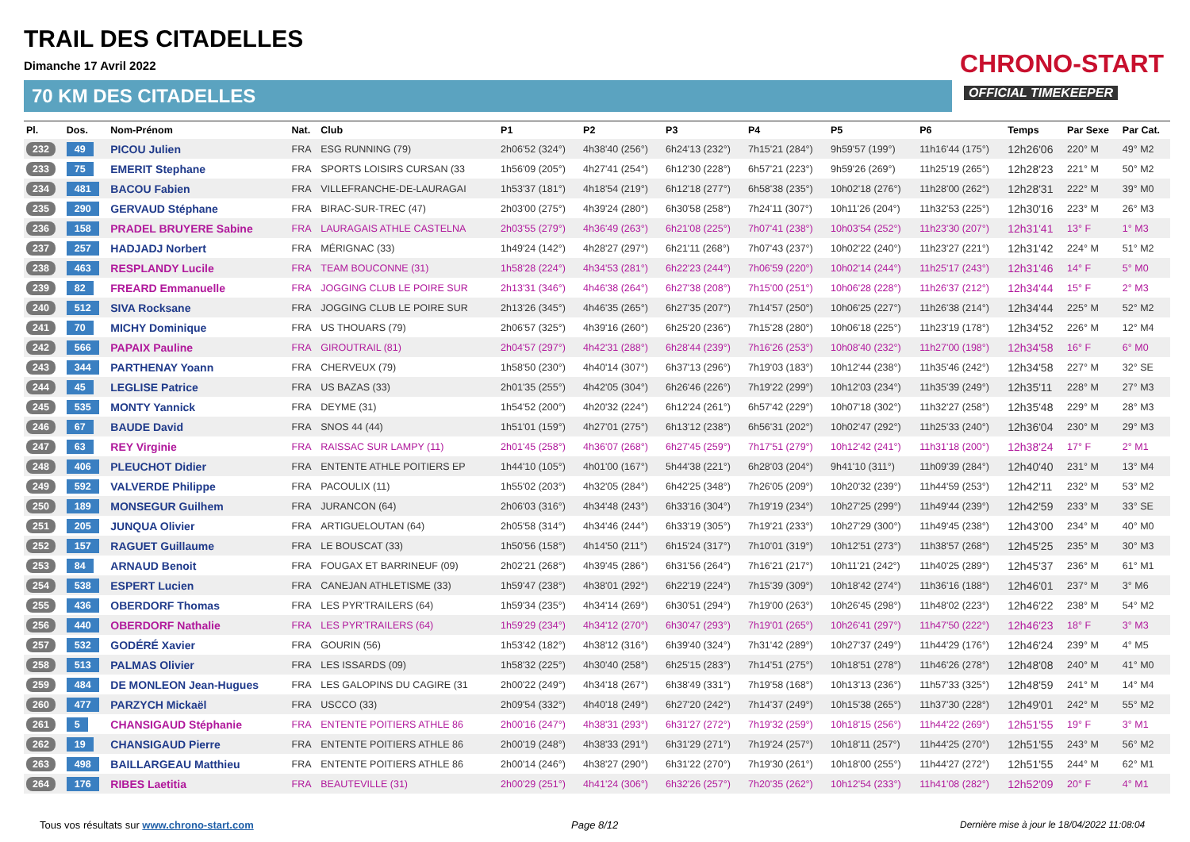TRAIL DES CITADELLES
Dimanche 17 Avril 2022
70 KM DES CITADELLES
CHRONO-START
OFFICIAL TIMEKEEPER
| Pl. | Dos. | Nom-Prénom | Nat. | Club | P1 | P2 | P3 | P4 | P5 | P6 | Temps | Par Sexe | Par Cat. |
| --- | --- | --- | --- | --- | --- | --- | --- | --- | --- | --- | --- | --- | --- |
| 232 | 49 | PICOU Julien | FRA | ESG RUNNING (79) | 2h06'52 (324°) | 4h38'40 (256°) | 6h24'13 (232°) | 7h15'21 (284°) | 9h59'57 (199°) | 11h16'44 (175°) | 12h26'06 | 220° M | 49° M2 |
| 233 | 75 | EMERIT Stephane | FRA | SPORTS LOISIRS CURSAN (33 | 1h56'09 (205°) | 4h27'41 (254°) | 6h12'30 (228°) | 6h57'21 (223°) | 9h59'26 (269°) | 11h25'19 (265°) | 12h28'23 | 221° M | 50° M2 |
| 234 | 481 | BACOU Fabien | FRA | VILLEFRANCHE-DE-LAURAGAI | 1h53'37 (181°) | 4h18'54 (219°) | 6h12'18 (277°) | 6h58'38 (235°) | 10h02'18 (276°) | 11h28'00 (262°) | 12h28'31 | 222° M | 39° M0 |
| 235 | 290 | GERVAUD Stéphane | FRA | BIRAC-SUR-TREC (47) | 2h03'00 (275°) | 4h39'24 (280°) | 6h30'58 (258°) | 7h24'11 (307°) | 10h11'26 (204°) | 11h32'53 (225°) | 12h30'16 | 223° M | 26° M3 |
| 236 | 158 | PRADEL BRUYERE Sabine | FRA | LAURAGAIS ATHLE CASTELNA | 2h03'55 (279°) | 4h36'49 (263°) | 6h21'08 (225°) | 7h07'41 (238°) | 10h03'54 (252°) | 11h23'30 (207°) | 12h31'41 | 13° F | 1° M3 |
| 237 | 257 | HADJADJ Norbert | FRA | MÉRIGNAC (33) | 1h49'24 (142°) | 4h28'27 (297°) | 6h21'11 (268°) | 7h07'43 (237°) | 10h02'22 (240°) | 11h23'27 (221°) | 12h31'42 | 224° M | 51° M2 |
| 238 | 463 | RESPLANDY Lucile | FRA | TEAM BOUCONNE (31) | 1h58'28 (224°) | 4h34'53 (281°) | 6h22'23 (244°) | 7h06'59 (220°) | 10h02'14 (244°) | 11h25'17 (243°) | 12h31'46 | 14° F | 5° M0 |
| 239 | 82 | FREARD Emmanuelle | FRA | JOGGING CLUB LE POIRE SUR | 2h13'31 (346°) | 4h46'38 (264°) | 6h27'38 (208°) | 7h15'00 (251°) | 10h06'28 (228°) | 11h26'37 (212°) | 12h34'44 | 15° F | 2° M3 |
| 240 | 512 | SIVA Rocksane | FRA | JOGGING CLUB LE POIRE SUR | 2h13'26 (345°) | 4h46'35 (265°) | 6h27'35 (207°) | 7h14'57 (250°) | 10h06'25 (227°) | 11h26'38 (214°) | 12h34'44 | 225° M | 52° M2 |
| 241 | 70 | MICHY Dominique | FRA | US THOUARS (79) | 2h06'57 (325°) | 4h39'16 (260°) | 6h25'20 (236°) | 7h15'28 (280°) | 10h06'18 (225°) | 11h23'19 (178°) | 12h34'52 | 226° M | 12° M4 |
| 242 | 566 | PAPAIX Pauline | FRA | GIROUTRAIL (81) | 2h04'57 (297°) | 4h42'31 (288°) | 6h28'44 (239°) | 7h16'26 (253°) | 10h08'40 (232°) | 11h27'00 (198°) | 12h34'58 | 16° F | 6° M0 |
| 243 | 344 | PARTHENAY Yoann | FRA | CHERVEUX (79) | 1h58'50 (230°) | 4h40'14 (307°) | 6h37'13 (296°) | 7h19'03 (183°) | 10h12'44 (238°) | 11h35'46 (242°) | 12h34'58 | 227° M | 32° SE |
| 244 | 45 | LEGLISE Patrice | FRA | US BAZAS (33) | 2h01'35 (255°) | 4h42'05 (304°) | 6h26'46 (226°) | 7h19'22 (299°) | 10h12'03 (234°) | 11h35'39 (249°) | 12h35'11 | 228° M | 27° M3 |
| 245 | 535 | MONTY Yannick | FRA | DEYME (31) | 1h54'52 (200°) | 4h20'32 (224°) | 6h12'24 (261°) | 6h57'42 (229°) | 10h07'18 (302°) | 11h32'27 (258°) | 12h35'48 | 229° M | 28° M3 |
| 246 | 67 | BAUDE David | FRA | SNOS 44 (44) | 1h51'01 (159°) | 4h27'01 (275°) | 6h13'12 (238°) | 6h56'31 (202°) | 10h02'47 (292°) | 11h25'33 (240°) | 12h36'04 | 230° M | 29° M3 |
| 247 | 63 | REY Virginie | FRA | RAISSAC SUR LAMPY (11) | 2h01'45 (258°) | 4h36'07 (268°) | 6h27'45 (259°) | 7h17'51 (279°) | 10h12'42 (241°) | 11h31'18 (200°) | 12h38'24 | 17° F | 2° M1 |
| 248 | 406 | PLEUCHOT Didier | FRA | ENTENTE ATHLE POITIERS EP | 1h44'10 (105°) | 4h01'00 (167°) | 5h44'38 (221°) | 6h28'03 (204°) | 9h41'10 (311°) | 11h09'39 (284°) | 12h40'40 | 231° M | 13° M4 |
| 249 | 592 | VALVERDE Philippe | FRA | PACOULIX (11) | 1h55'02 (203°) | 4h32'05 (284°) | 6h42'25 (348°) | 7h26'05 (209°) | 10h20'32 (239°) | 11h44'59 (253°) | 12h42'11 | 232° M | 53° M2 |
| 250 | 189 | MONSEGUR Guilhem | FRA | JURANCON (64) | 2h06'03 (316°) | 4h34'48 (243°) | 6h33'16 (304°) | 7h19'19 (234°) | 10h27'25 (299°) | 11h49'44 (239°) | 12h42'59 | 233° M | 33° SE |
| 251 | 205 | JUNQUA Olivier | FRA | ARTIGUELOUTAN (64) | 2h05'58 (314°) | 4h34'46 (244°) | 6h33'19 (305°) | 7h19'21 (233°) | 10h27'29 (300°) | 11h49'45 (238°) | 12h43'00 | 234° M | 40° M0 |
| 252 | 157 | RAGUET Guillaume | FRA | LE BOUSCAT (33) | 1h50'56 (158°) | 4h14'50 (211°) | 6h15'24 (317°) | 7h10'01 (319°) | 10h12'51 (273°) | 11h38'57 (268°) | 12h45'25 | 235° M | 30° M3 |
| 253 | 84 | ARNAUD Benoit | FRA | FOUGAX ET BARRINEUF (09) | 2h02'21 (268°) | 4h39'45 (286°) | 6h31'56 (264°) | 7h16'21 (217°) | 10h11'21 (242°) | 11h40'25 (289°) | 12h45'37 | 236° M | 61° M1 |
| 254 | 538 | ESPERT Lucien | FRA | CANEJAN ATHLETISME (33) | 1h59'47 (238°) | 4h38'01 (292°) | 6h22'19 (224°) | 7h15'39 (309°) | 10h18'42 (274°) | 11h36'16 (188°) | 12h46'01 | 237° M | 3° M6 |
| 255 | 436 | OBERDORF Thomas | FRA | LES PYR'TRAILERS (64) | 1h59'34 (235°) | 4h34'14 (269°) | 6h30'51 (294°) | 7h19'00 (263°) | 10h26'45 (298°) | 11h48'02 (223°) | 12h46'22 | 238° M | 54° M2 |
| 256 | 440 | OBERDORF Nathalie | FRA | LES PYR'TRAILERS (64) | 1h59'29 (234°) | 4h34'12 (270°) | 6h30'47 (293°) | 7h19'01 (265°) | 10h26'41 (297°) | 11h47'50 (222°) | 12h46'23 | 18° F | 3° M3 |
| 257 | 532 | GODÉRÉ Xavier | FRA | GOURIN (56) | 1h53'42 (182°) | 4h38'12 (316°) | 6h39'40 (324°) | 7h31'42 (289°) | 10h27'37 (249°) | 11h44'29 (176°) | 12h46'24 | 239° M | 4° M5 |
| 258 | 513 | PALMAS Olivier | FRA | LES ISSARDS (09) | 1h58'32 (225°) | 4h30'40 (258°) | 6h25'15 (283°) | 7h14'51 (275°) | 10h18'51 (278°) | 11h46'26 (278°) | 12h48'08 | 240° M | 41° M0 |
| 259 | 484 | DE MONLEON Jean-Hugues | FRA | LES GALOPINS DU CAGIRE (31 | 2h00'22 (249°) | 4h34'18 (267°) | 6h38'49 (331°) | 7h19'58 (168°) | 10h13'13 (236°) | 11h57'33 (325°) | 12h48'59 | 241° M | 14° M4 |
| 260 | 477 | PARZYCH Mickaël | FRA | USCCO (33) | 2h09'54 (332°) | 4h40'18 (249°) | 6h27'20 (242°) | 7h14'37 (249°) | 10h15'38 (265°) | 11h37'30 (228°) | 12h49'01 | 242° M | 55° M2 |
| 261 | 5 | CHANSIGAUD Stéphanie | FRA | ENTENTE POITIERS ATHLE 86 | 2h00'16 (247°) | 4h38'31 (293°) | 6h31'27 (272°) | 7h19'32 (259°) | 10h18'15 (256°) | 11h44'22 (269°) | 12h51'55 | 19° F | 3° M1 |
| 262 | 19 | CHANSIGAUD Pierre | FRA | ENTENTE POITIERS ATHLE 86 | 2h00'19 (248°) | 4h38'33 (291°) | 6h31'29 (271°) | 7h19'24 (257°) | 10h18'11 (257°) | 11h44'25 (270°) | 12h51'55 | 243° M | 56° M2 |
| 263 | 498 | BAILLARGEAU Matthieu | FRA | ENTENTE POITIERS ATHLE 86 | 2h00'14 (246°) | 4h38'27 (290°) | 6h31'22 (270°) | 7h19'30 (261°) | 10h18'00 (255°) | 11h44'27 (272°) | 12h51'55 | 244° M | 62° M1 |
| 264 | 176 | RIBES Laetitia | FRA | BEAUTEVILLE (31) | 2h00'29 (251°) | 4h41'24 (306°) | 6h32'26 (257°) | 7h20'35 (262°) | 10h12'54 (233°) | 11h41'08 (282°) | 12h52'09 | 20° F | 4° M1 |
Tous vos résultats sur www.chrono-start.com
Page 8/12
Dernière mise à jour le 18/04/2022 11:08:04